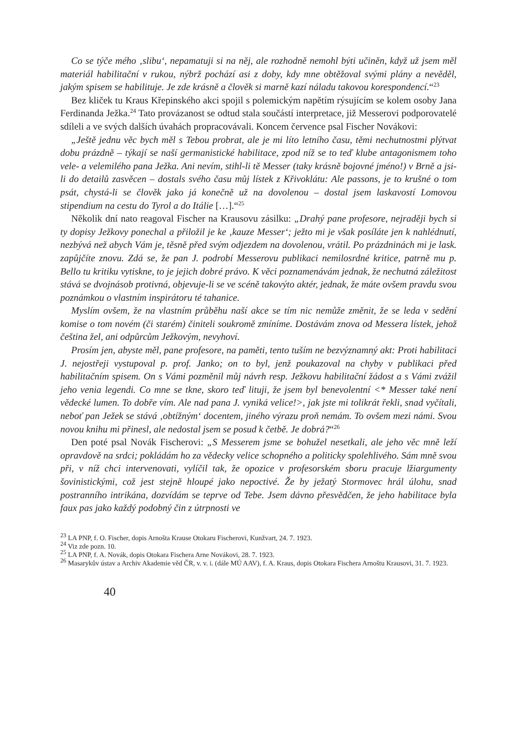Co se týče mého ‚slibu‘, nepamatuji si na něj, ale rozhodně nemohl býti učiněn, když už jsem měl materiál habilitační v rukou, nýbrž pochází asi z doby, kdy mne obtěžoval svými plány a nevěděl, jakým spisem se habilituje. Je zde krásně a člověk si marně kazí náladu takovou korespondencí.“<sup>23</sup>
Bez kliček tu Kraus Křepinského akci spojil s polemickým napětím rýsujícím se kolem osoby Jana Ferdinanda Ježka.<sup>24</sup> Tato provázanost se odtud stala součástí interpretace, již Messerovi podporovatelé sdíleli a ve svých dalších úvahách propracovávali. Koncem července psal Fischer Novákovi:
„Ještě jednu věc bych měl s Tebou probrat, ale je mi líto letního času, těmi nechutnostmi plýtvat dobu prázdně – týkají se naší germanistické habilitace, zpod níž se to teď klube antagonismem toho vele- a velemilého pana Ježka. Ani nevím, stihl-li tě Messer (taky krásně bojovné jméno!) v Brně a jsi-li do detailů zasvěcen – dostals svého času můj lístek z Křivoklátu: Ale passons, je to krušné o tom psát, chystá-li se člověk jako já konečně už na dovolenou – dostal jsem laskavostí Lomovou stipendium na cestu do Tyrol a do Itálie […].“<sup>25</sup>
Několik dní nato reagoval Fischer na Krausovu zásilku: „Drahý pane profesore, nejraději bych si ty dopisy Ježkovy ponechal a přiložil je ke ‚kauze Messer‘; ježto mi je však posíláte jen k nahlédnutí, nezbývá než abych Vám je, těsně před svým odjezdem na dovolenou, vrátil. Po prázdninách mi je lask. zapůjčíte znovu. Zdá se, že pan J. podrobí Messerovu publikaci nemilosrdné kritice, patrně mu p. Bello tu kritiku vytiskne, to je jejich dobré právo. K věci poznamenávám jednak, že nechutná záležitost stává se dvojnásob protivná, objevuje-li se ve scéně takovýto aktér, jednak, že máte ovšem pravdu svou poznámkou o vlastním inspirátoru té tahanice.
Myslím ovšem, že na vlastním průběhu naší akce se tím nic nemůže změnit, že se leda v sedění komise o tom novém (či starém) činiteli soukromě zmíníme. Dostávám znova od Messera lístek, jehož čeština žel, ani odpůrcům Ježkovým, nevyhoví.
Prosím jen, abyste měl, pane profesore, na paměti, tento tuším ne bezvýznamný akt: Proti habilitaci J. nejostřeji vystupoval p. prof. Janko; on to byl, jenž poukazoval na chyby v publikaci před habilitačním spisem. On s Vámi pozměnil můj návrh resp. Ježkovu habilitační žádost a s Vámi zvážil jeho venia legendi. Co mne se tkne, skoro teď lituji, že jsem byl benevolentní <* Messer také není vědecké lumen. To dobře vím. Ale nad pana J. vyniká velice!>, jak jste mi tolikrát řekli, snad vyčítali, neboť pan Ježek se stává ‚obtížným‘ docentem, jiného výrazu proň nemám. To ovšem mezi námi. Svou novou knihu mi přinesl, ale nedostal jsem se posud k četbě. Je dobrá?“<sup>26</sup>
Den poté psal Novák Fischerovi: „S Messerem jsme se bohužel nesetkali, ale jeho věc mně leží opravdově na srdci; pokládám ho za vědecky velice schopného a politicky spolehlivého. Sám mně svou při, v níž chci intervenovati, vylíčil tak, že opozice v profesorském sboru pracuje lžiargumenty šovinistickými, což jest stejně hloupé jako nepoctivé. Že by ježatý Stormovec hrál úlohu, snad postranního intrikána, dozvídám se teprve od Tebe. Jsem dávno přesvědčen, že jeho habilitace byla faux pas jako každý podobný čin z útrpnosti ve
<sup>23</sup> LA PNP, f. O. Fischer, dopis Arnošta Krause Otokaru Fischerovi, Kunžvart, 24. 7. 1923.
<sup>24</sup> Viz zde pozn. 10.
<sup>25</sup> LA PNP, f. A. Novák, dopis Otokara Fischera Arne Novákovi, 28. 7. 1923.
<sup>26</sup> Masarykův ústav a Archiv Akademie věd ČR, v. v. i. (dále MÚ AAV), f. A. Kraus, dopis Otokara Fischera Arnoštu Krausovi, 31. 7. 1923.
40